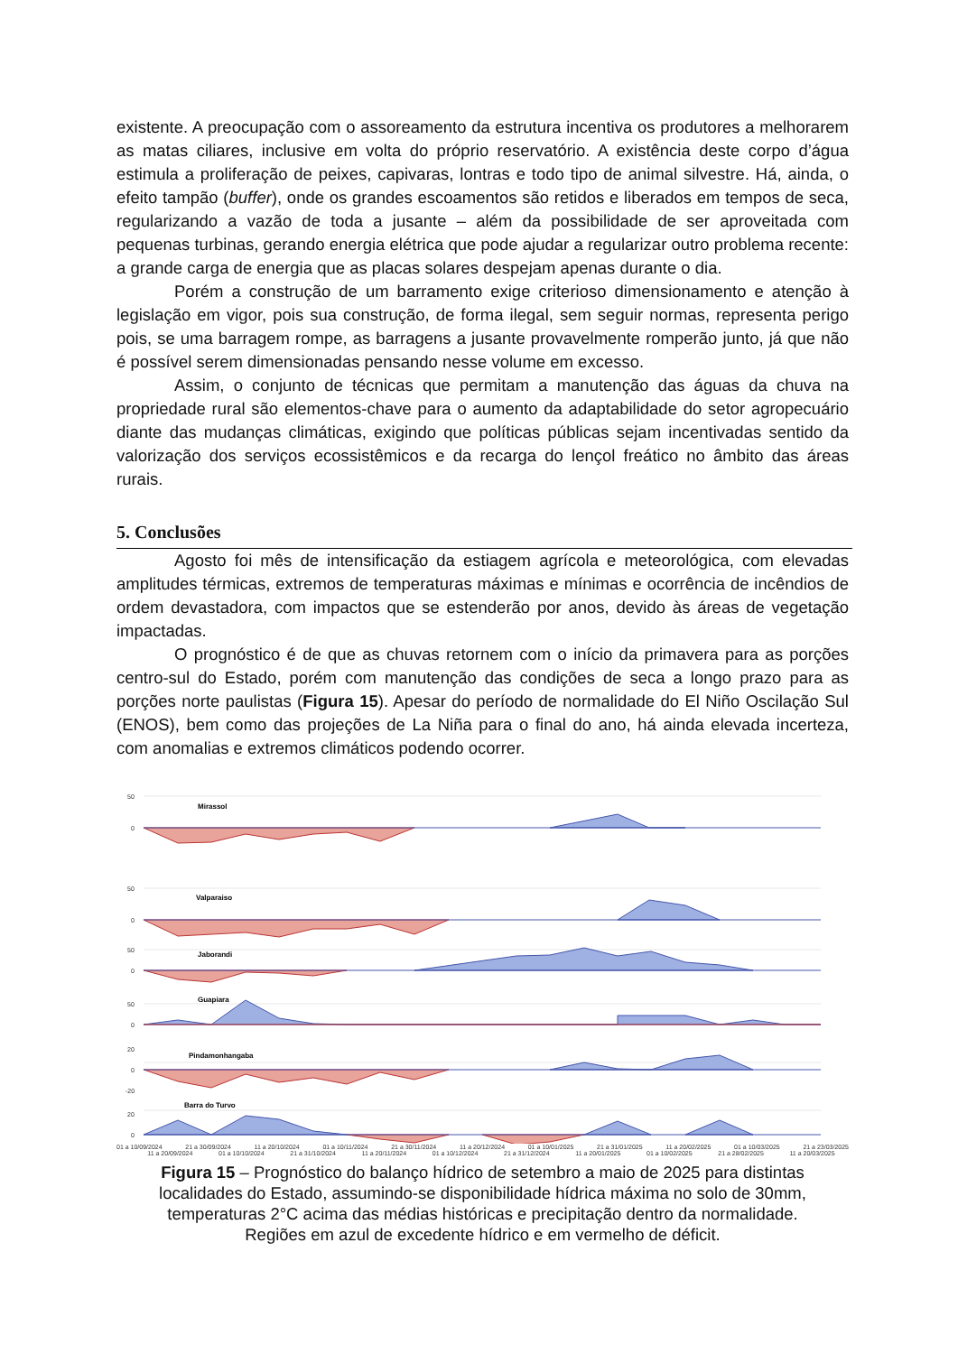existente. A preocupação com o assoreamento da estrutura incentiva os produtores a melhorarem as matas ciliares, inclusive em volta do próprio reservatório. A existência deste corpo d’água estimula a proliferação de peixes, capivaras, lontras e todo tipo de animal silvestre. Há, ainda, o efeito tampão (buffer), onde os grandes escoamentos são retidos e liberados em tempos de seca, regularizando a vazão de toda a jusante – além da possibilidade de ser aproveitada com pequenas turbinas, gerando energia elétrica que pode ajudar a regularizar outro problema recente: a grande carga de energia que as placas solares despejam apenas durante o dia.
Porém a construção de um barramento exige criterioso dimensionamento e atenção à legislação em vigor, pois sua construção, de forma ilegal, sem seguir normas, representa perigo pois, se uma barragem rompe, as barragens a jusante provavelmente romperão junto, já que não é possível serem dimensionadas pensando nesse volume em excesso.
Assim, o conjunto de técnicas que permitam a manutenção das águas da chuva na propriedade rural são elementos-chave para o aumento da adaptabilidade do setor agropecuário diante das mudanças climáticas, exigindo que políticas públicas sejam incentivadas sentido da valorização dos serviços ecossistêmicos e da recarga do lençol freático no âmbito das áreas rurais.
5. Conclusões
Agosto foi mês de intensificação da estiagem agrícola e meteorológica, com elevadas amplitudes térmicas, extremos de temperaturas máximas e mínimas e ocorrência de incêndios de ordem devastadora, com impactos que se estenderão por anos, devido às áreas de vegetação impactadas.
O prognóstico é de que as chuvas retornem com o início da primavera para as porções centro-sul do Estado, porém com manutenção das condições de seca a longo prazo para as porções norte paulistas (Figura 15). Apesar do período de normalidade do El Niño Oscilação Sul (ENOS), bem como das projeções de La Niña para o final do ano, há ainda elevada incerteza, com anomalias e extremos climáticos podendo ocorrer.
50
0
50
0
50
0
50
0
20
0
-20
20
0
Mirassol
Valparaiso
Jaborandi
Guapiara
Pindamonhangaba
Barra do Turvo
01 a 10/09/2024 21 a 30/09/2024 11 a 20/10/2024 01 a 10/11/2024 21 a 30/11/2024 11 a 20/12/2024 01 a 10/01/2025 21 a 31/01/2025 11 a 20/02/2025 01 a 10/03/2025 21 a 23/03/2025
11 a 20/09/2024 01 a 10/10/2024 21 a 31/10/2024 11 a 20/11/2024 01 a 10/12/2024 21 a 31/12/2024 11 a 20/01/2025 01 a 10/02/2025 21 a 28/02/2025 11 a 20/03/2025
Figura 15 – Prognóstico do balanço hídrico de setembro a maio de 2025 para distintas localidades do Estado, assumindo-se disponibilidade hídrica máxima no solo de 30mm, temperaturas 2°C acima das médias históricas e precipitação dentro da normalidade. Regiões em azul de excedente hídrico e em vermelho de déficit.